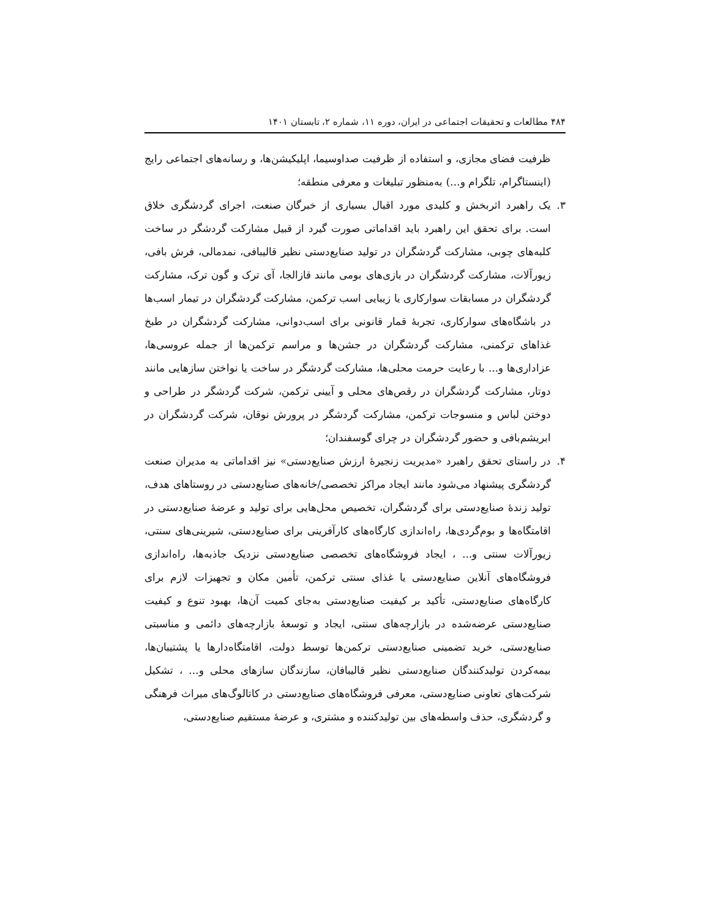۴۸۴ مطالعات و تحقیقات اجتماعی در ایران، دوره ۱۱، شماره ۲، تابستان ۱۴۰۱
ظرفیت فضای مجازی، و استفاده از ظرفیت صداوسیما، اپلیکیشن‌ها، و رسانه‌های اجتماعی رایج (اینستاگرام، تلگرام و...) به‌منظور تبلیغات و معرفی منطقه؛
۳. یک راهبرد اثربخش و کلیدی مورد اقبال بسیاری از خبرگان صنعت، اجرای گردشگری خلاق است. برای تحقق این راهبرد باید اقداماتی صورت گیرد از قبیل مشارکت گردشگر در ساخت کلبه‌های چوبی، مشارکت گردشگران در تولید صنایع‌دستی نظیر قالیبافی، نمدمالی، فرش بافی، زیورآلات، مشارکت گردشگران در بازی‌های بومی مانند قازالجا، آی ترک و گون ترک، مشارکت گردشگران در مسابقات سوارکاری یا زیبایی اسب ترکمن، مشارکت گردشگران در تیمار اسب‌ها در باشگاه‌های سوارکاری، تجربهٔ قمار قانونی برای اسب‌دوانی، مشارکت گردشگران در طبخ غذاهای ترکمنی، مشارکت گردشگران در جشن‌ها و مراسم ترکمن‌ها از جمله عروسی‌ها، عزاداری‌ها و... با رعایت حرمت محلی‌ها، مشارکت گردشگر در ساخت یا نواختن سازهایی مانند دوتار، مشارکت گردشگران در رقص‌های محلی و آیینی ترکمن، شرکت گردشگر در طراحی و دوختن لباس و منسوجات ترکمن، مشارکت گردشگر در پرورش نوقان، شرکت گردشگران در ابریشم‌بافی و حضور گردشگران در چرای گوسفندان؛
۴. در راستای تحقق راهبرد «مدیریت زنجیرهٔ ارزش صنایع‌دستی» نیز اقداماتی به مدیران صنعت گردشگری پیشنهاد می‌شود مانند ایجاد مراکز تخصصی/خانه‌های صنایع‌دستی در روستاهای هدف، تولید زندهٔ صنایع‌دستی برای گردشگران، تخصیص محل‌هایی برای تولید و عرضهٔ صنایع‌دستی در اقامتگاه‌ها و بوم‌گردی‌ها، راه‌اندازی کارگاه‌های کارآفرینی برای صنایع‌دستی، شیرینی‌های سنتی، زیورآلات سنتی و... ، ایجاد فروشگاه‌های تخصصی صنایع‌دستی نزدیک جاذبه‌ها، راه‌اندازی فروشگاه‌های آنلاین صنایع‌دستی یا غذای سنتی ترکمن، تأمین مکان و تجهیزات لازم برای کارگاه‌های صنایع‌دستی، تأکید بر کیفیت صنایع‌دستی به‌جای کمیت آن‌ها، بهبود تنوع و کیفیت صنایع‌دستی عرضه‌شده در بازارچه‌های سنتی، ایجاد و توسعهٔ بازارچه‌های دائمی و مناسبتی صنایع‌دستی، خرید تضمینی صنایع‌دستی ترکمن‌ها توسط دولت، اقامتگاه‌دارها یا پشتیبان‌ها، بیمه‌کردن تولیدکنندگان صنایع‌دستی نظیر قالیبافان، سازندگان سازهای محلی و... ، تشکیل شرکت‌های تعاونی صنایع‌دستی، معرفی فروشگاه‌های صنایع‌دستی در کاتالوگ‌های میراث فرهنگی و گردشگری، حذف واسطه‌های بین تولیدکننده و مشتری، و عرضهٔ مستقیم صنایع‌دستی،